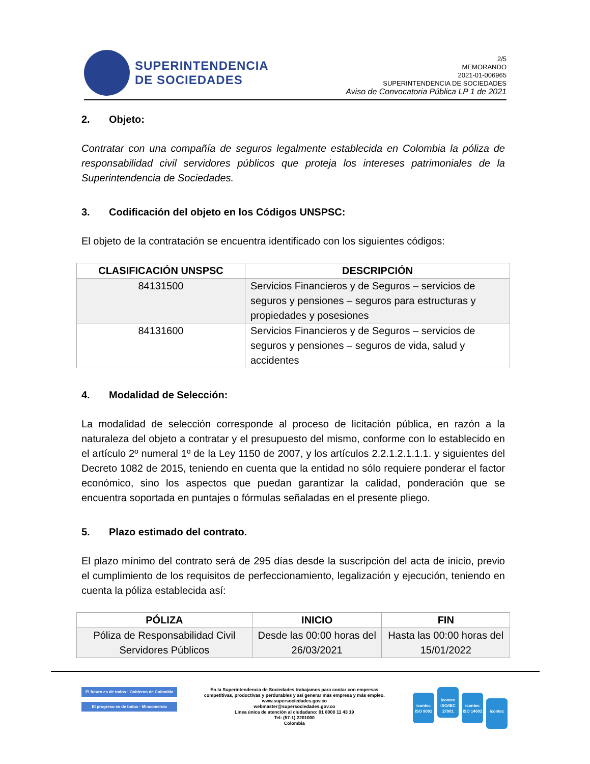SUPERINTENDENCIA
DE SOCIEDADES
2/5
MEMORANDO
2021-01-006965
SUPERINTENDENCIA DE SOCIEDADES
Aviso de Convocatoria Pública LP 1 de 2021
2. Objeto:
Contratar con una compañía de seguros legalmente establecida en Colombia la póliza de responsabilidad civil servidores públicos que proteja los intereses patrimoniales de la Superintendencia de Sociedades.
3. Codificación del objeto en los Códigos UNSPSC:
El objeto de la contratación se encuentra identificado con los siguientes códigos:
| CLASIFICACIÓN UNSPSC | DESCRIPCIÓN |
| --- | --- |
| 84131500 | Servicios Financieros y de Seguros – servicios de seguros y pensiones – seguros para estructuras y propiedades y posesiones |
| 84131600 | Servicios Financieros y de Seguros – servicios de seguros y pensiones – seguros de vida, salud y accidentes |
4. Modalidad de Selección:
La modalidad de selección corresponde al proceso de licitación pública, en razón a la naturaleza del objeto a contratar y el presupuesto del mismo, conforme con lo establecido en el artículo 2º numeral 1º de la Ley 1150 de 2007, y los artículos 2.2.1.2.1.1.1. y siguientes del Decreto 1082 de 2015, teniendo en cuenta que la entidad no sólo requiere ponderar el factor económico, sino los aspectos que puedan garantizar la calidad, ponderación que se encuentra soportada en puntajes o fórmulas señaladas en el presente pliego.
5. Plazo estimado del contrato.
El plazo mínimo del contrato será de 295 días desde la suscripción del acta de inicio, previo el cumplimiento de los requisitos de perfeccionamiento, legalización y ejecución, teniendo en cuenta la póliza establecida así:
| PÓLIZA | INICIO | FIN |
| --- | --- | --- |
| Póliza de Responsabilidad Civil Servidores Públicos | Desde las 00:00 horas del 26/03/2021 | Hasta las 00:00 horas del 15/01/2022 |
El futuro es de todos · Gobierno de Colombia
El progreso es de todos · Mincomercio
En la Superintendencia de Sociedades trabajamos para contar con empresas
competitivas, productivas y perdurables y así generar más empresa y más empleo.
www.supersociedades.gov.co
webmaster@supersociedades.gov.co
Linea única de atención al ciudadano: 01 8000 11 43 19
Tel: (57-1) 2201000
Colombia
icontec ISO 9001 icontec ISO/IEC 27001 icontec ISO 14001 icontec